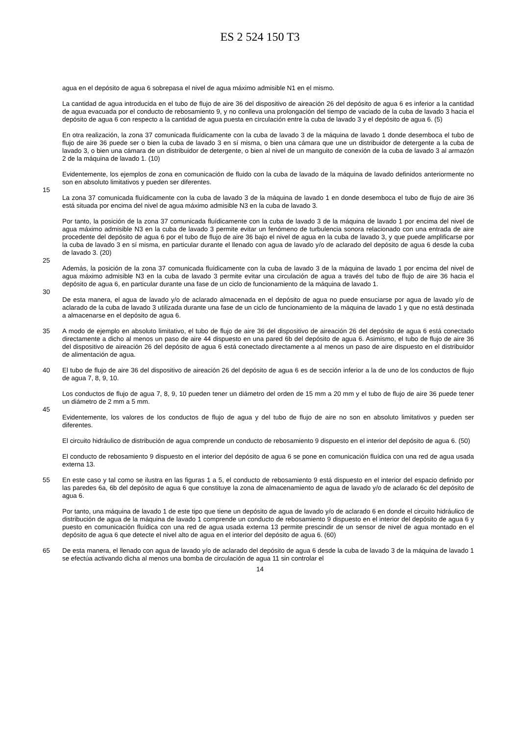ES 2 524 150 T3
agua en el depósito de agua 6 sobrepasa el nivel de agua máximo admisible N1 en el mismo.
La cantidad de agua introducida en el tubo de flujo de aire 36 del dispositivo de aireación 26 del depósito de agua 6 es inferior a la cantidad de agua evacuada por el conducto de rebosamiento 9, y no conlleva una prolongación del tiempo de vaciado de la cuba de lavado 3 hacia el depósito de agua 6 con respecto a la cantidad de agua puesta en circulación entre la cuba de lavado 3 y el depósito de agua 6. (5)
En otra realización, la zona 37 comunicada fluídicamente con la cuba de lavado 3 de la máquina de lavado 1 donde desemboca el tubo de flujo de aire 36 puede ser o bien la cuba de lavado 3 en sí misma, o bien una cámara que une un distribuidor de detergente a la cuba de lavado 3, o bien una cámara de un distribuidor de detergente, o bien al nivel de un manguito de conexión de la cuba de lavado 3 al armazón 2 de la máquina de lavado 1. (10)
Evidentemente, los ejemplos de zona en comunicación de fluido con la cuba de lavado de la máquina de lavado definidos anteriormente no son en absoluto limitativos y pueden ser diferentes.
15
La zona 37 comunicada fluídicamente con la cuba de lavado 3 de la máquina de lavado 1 en donde desemboca el tubo de flujo de aire 36 está situada por encima del nivel de agua máximo admisible N3 en la cuba de lavado 3.
Por tanto, la posición de la zona 37 comunicada fluídicamente con la cuba de lavado 3 de la máquina de lavado 1 por encima del nivel de agua máximo admisible N3 en la cuba de lavado 3 permite evitar un fenómeno de turbulencia sonora relacionado con una entrada de aire procedente del depósito de agua 6 por el tubo de flujo de aire 36 bajo el nivel de agua en la cuba de lavado 3, y que puede amplificarse por la cuba de lavado 3 en sí misma, en particular durante el llenado con agua de lavado y/o de aclarado del depósito de agua 6 desde la cuba de lavado 3. (20)
25
Además, la posición de la zona 37 comunicada fluídicamente con la cuba de lavado 3 de la máquina de lavado 1 por encima del nivel de agua máximo admisible N3 en la cuba de lavado 3 permite evitar una circulación de agua a través del tubo de flujo de aire 36 hacia el depósito de agua 6, en particular durante una fase de un ciclo de funcionamiento de la máquina de lavado 1.
30
De esta manera, el agua de lavado y/o de aclarado almacenada en el depósito de agua no puede ensuciarse por agua de lavado y/o de aclarado de la cuba de lavado 3 utilizada durante una fase de un ciclo de funcionamiento de la máquina de lavado 1 y que no está destinada a almacenarse en el depósito de agua 6.
35 A modo de ejemplo en absoluto limitativo, el tubo de flujo de aire 36 del dispositivo de aireación 26 del depósito de agua 6 está conectado directamente a dicho al menos un paso de aire 44 dispuesto en una pared 6b del depósito de agua 6. Asimismo, el tubo de flujo de aire 36 del dispositivo de aireación 26 del depósito de agua 6 está conectado directamente a al menos un paso de aire dispuesto en el distribuidor de alimentación de agua.
40 El tubo de flujo de aire 36 del dispositivo de aireación 26 del depósito de agua 6 es de sección inferior a la de uno de los conductos de flujo de agua 7, 8, 9, 10.
Los conductos de flujo de agua 7, 8, 9, 10 pueden tener un diámetro del orden de 15 mm a 20 mm y el tubo de flujo de aire 36 puede tener un diámetro de 2 mm a 5 mm.
45
Evidentemente, los valores de los conductos de flujo de agua y del tubo de flujo de aire no son en absoluto limitativos y pueden ser diferentes.
El circuito hidráulico de distribución de agua comprende un conducto de rebosamiento 9 dispuesto en el interior del depósito de agua 6. (50)
El conducto de rebosamiento 9 dispuesto en el interior del depósito de agua 6 se pone en comunicación fluídica con una red de agua usada externa 13.
55 En este caso y tal como se ilustra en las figuras 1 a 5, el conducto de rebosamiento 9 está dispuesto en el interior del espacio definido por las paredes 6a, 6b del depósito de agua 6 que constituye la zona de almacenamiento de agua de lavado y/o de aclarado 6c del depósito de agua 6.
Por tanto, una máquina de lavado 1 de este tipo que tiene un depósito de agua de lavado y/o de aclarado 6 en donde el circuito hidráulico de distribución de agua de la máquina de lavado 1 comprende un conducto de rebosamiento 9 dispuesto en el interior del depósito de agua 6 y puesto en comunicación fluídica con una red de agua usada externa 13 permite prescindir de un sensor de nivel de agua montado en el depósito de agua 6 que detecte el nivel alto de agua en el interior del depósito de agua 6. (60)
65 De esta manera, el llenado con agua de lavado y/o de aclarado del depósito de agua 6 desde la cuba de lavado 3 de la máquina de lavado 1 se efectúa activando dicha al menos una bomba de circulación de agua 11 sin controlar el
14